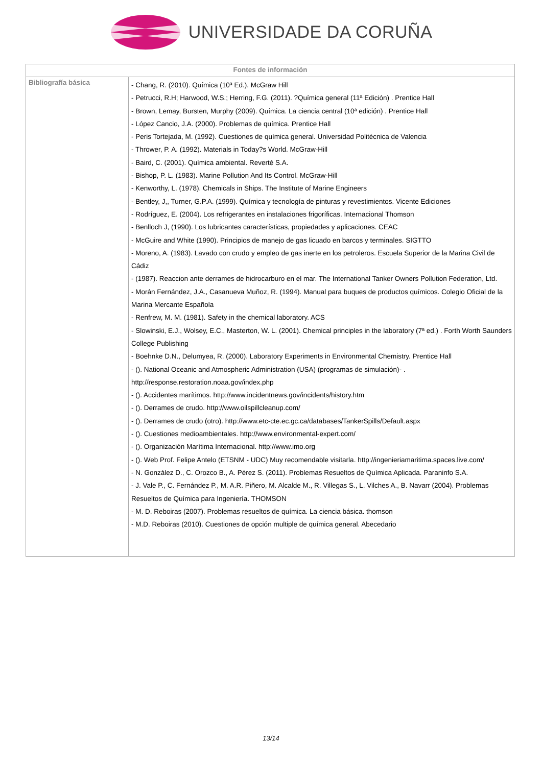UNIVERSIDADE DA CORUÑA
| Fontes de información | |
| --- | --- |
| Bibliografía básica | - Chang, R. (2010). Química (10ª Ed.). McGraw Hill - Petrucci, R.H; Harwood, W.S.; Herring, F.G. (2011). ?Química general (11ª Edición) . Prentice Hall - Brown, Lemay, Bursten, Murphy (2009). Química. La ciencia central (10ª edición) . Prentice Hall - López Cancio, J.A. (2000). Problemas de química. Prentice Hall - Peris Tortejada, M. (1992). Cuestiones de química general. Universidad Politécnica de Valencia - Thrower, P. A. (1992). Materials in Today?s World. McGraw-Hill - Baird, C. (2001). Química ambiental. Reverté S.A. - Bishop, P. L. (1983). Marine Pollution And Its Control. McGraw-Hill - Kenworthy, L. (1978). Chemicals in Ships. The Institute of Marine Engineers - Bentley, J,, Turner, G.P.A. (1999). Química y tecnología de pinturas y revestimientos. Vicente Ediciones - Rodríguez, E. (2004). Los refrigerantes en instalaciones frigoríficas. Internacional Thomson - Benlloch J, (1990). Los lubricantes características, propiedades y aplicaciones. CEAC - McGuire and White (1990). Principios de manejo de gas licuado en barcos y terminales. SIGTTO - Moreno, A. (1983). Lavado con crudo y empleo de gas inerte en los petroleros. Escuela Superior de la Marina Civil de Cádiz - (1987). Reaccion ante derrames de hidrocarburo en el mar. The International Tanker Owners Pollution Federation, Ltd. - Morán Fernández, J.A., Casanueva Muñoz, R. (1994). Manual para buques de productos químicos. Colegio Oficial de la Marina Mercante Española - Renfrew, M. M. (1981). Safety in the chemical laboratory. ACS - Slowinski, E.J., Wolsey, E.C., Masterton, W. L. (2001). Chemical principles in the laboratory (7ª ed.) . Forth Worth Saunders College Publishing - Boehnke D.N., Delumyea, R. (2000). Laboratory Experiments in Environmental Chemistry. Prentice Hall - (). National Oceanic and Atmospheric Administration (USA) (programas de simulación)- . http://response.restoration.noaa.gov/index.php - (). Accidentes marítimos. http://www.incidentnews.gov/incidents/history.htm - (). Derrames de crudo. http://www.oilspillcleanup.com/ - (). Derrames de crudo (otro). http://www.etc-cte.ec.gc.ca/databases/TankerSpills/Default.aspx - (). Cuestiones medioambientales. http://www.environmental-expert.com/ - (). Organización Marítima Internacional. http://www.imo.org - (). Web Prof. Felipe Antelo (ETSNM - UDC) Muy recomendable visitarla. http://ingenieriamaritima.spaces.live.com/ - N. González D., C. Orozco B., A. Pérez S. (2011). Problemas Resueltos de Química Aplicada. Paraninfo S.A. - J. Vale P., C. Fernández P., M. A.R. Piñero, M. Alcalde M., R. Villegas S., L. Vilches A., B. Navarr (2004). Problemas Resueltos de Química para Ingeniería. THOMSON - M. D. Reboiras (2007). Problemas resueltos de química. La ciencia básica. thomson - M.D. Reboiras (2010). Cuestiones de opción multiple de química general. Abecedario |
13/14